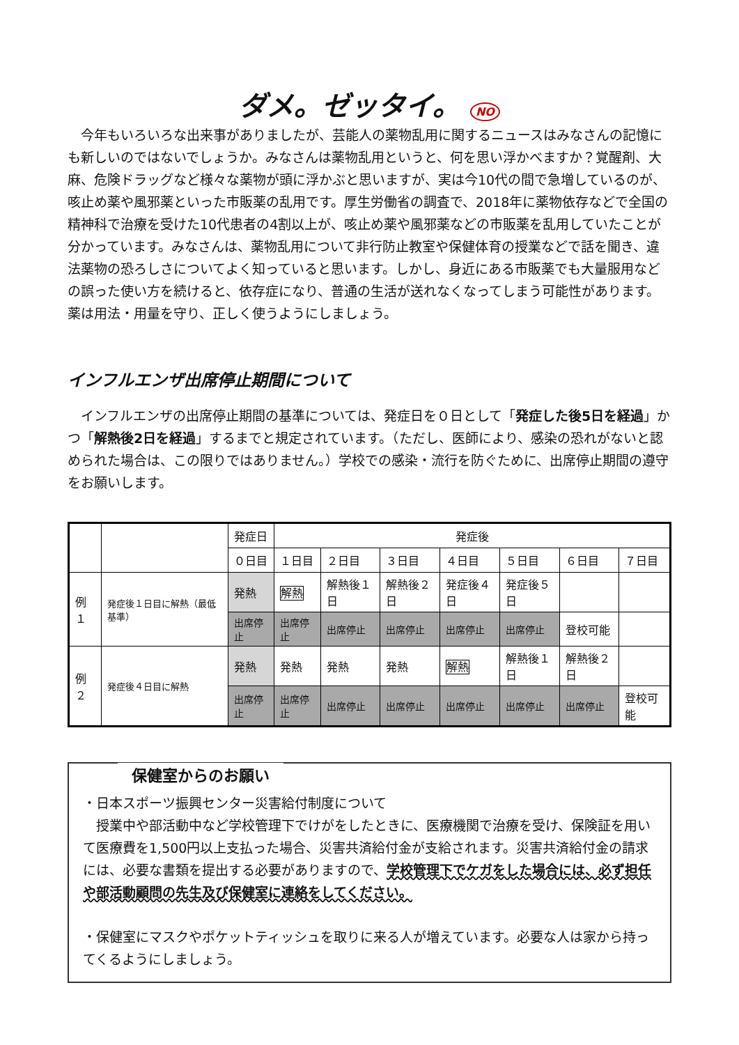ダメ。ゼッタイ。 NO
　今年もいろいろな出来事がありましたが、芸能人の薬物乱用に関するニュースはみなさんの記憶にも新しいのではないでしょうか。みなさんは薬物乱用というと、何を思い浮かべますか？覚醒剤、大麻、危険ドラッグなど様々な薬物が頭に浮かぶと思いますが、実は今10代の間で急増しているのが、咳止め薬や風邪薬といった市販薬の乱用です。厚生労働省の調査で、2018年に薬物依存などで全国の精神科で治療を受けた10代患者の4割以上が、咳止め薬や風邪薬などの市販薬を乱用していたことが分かっています。みなさんは、薬物乱用について非行防止教室や保健体育の授業などで話を聞き、違法薬物の恐ろしさについてよく知っていると思います。しかし、身近にある市販薬でも大量服用などの誤った使い方を続けると、依存症になり、普通の生活が送れなくなってしまう可能性があります。薬は用法・用量を守り、正しく使うようにしましょう。
インフルエンザ出席停止期間について
　インフルエンザの出席停止期間の基準については、発症日を０日として「発症した後5日を経過」かつ「解熱後2日を経過」するまでと規定されています。（ただし、医師により、感染の恐れがないと認められた場合は、この限りではありません。）学校での感染・流行を防ぐために、出席停止期間の遵守をお願いします。
| | | 発症日 | 発症後 | | | | | | |
| | | ０日目 | １日目 | ２日目 | ３日目 | ４日目 | ５日目 | ６日目 | ７日目 |
| 例１ | 発症後１日目に解熱（最低基準） | 発熱 | 解熱 | 解熱後１日 | 解熱後２日 | 発症後４日 | 発症後５日 | | |
| | | 出席停止 | 出席停止 | 出席停止 | 出席停止 | 出席停止 | 出席停止 | 登校可能 | |
| 例２ | 発症後４日目に解熱 | 発熱 | 発熱 | 発熱 | 発熱 | 解熱 | 解熱後１日 | 解熱後２日 | |
| | | 出席停止 | 出席停止 | 出席停止 | 出席停止 | 出席停止 | 出席停止 | 出席停止 | 登校可能 |
保健室からのお願い
・日本スポーツ振興センター災害給付制度について
　授業中や部活動中など学校管理下でけがをしたときに、医療機関で治療を受け、保険証を用いて医療費を1,500円以上支払った場合、災害共済給付金が支給されます。災害共済給付金の請求には、必要な書類を提出する必要がありますので、学校管理下でケガをした場合には、必ず担任や部活動顧問の先生及び保健室に連絡をしてください。
・保健室にマスクやポケットティッシュを取りに来る人が増えています。必要な人は家から持ってくるようにしましょう。